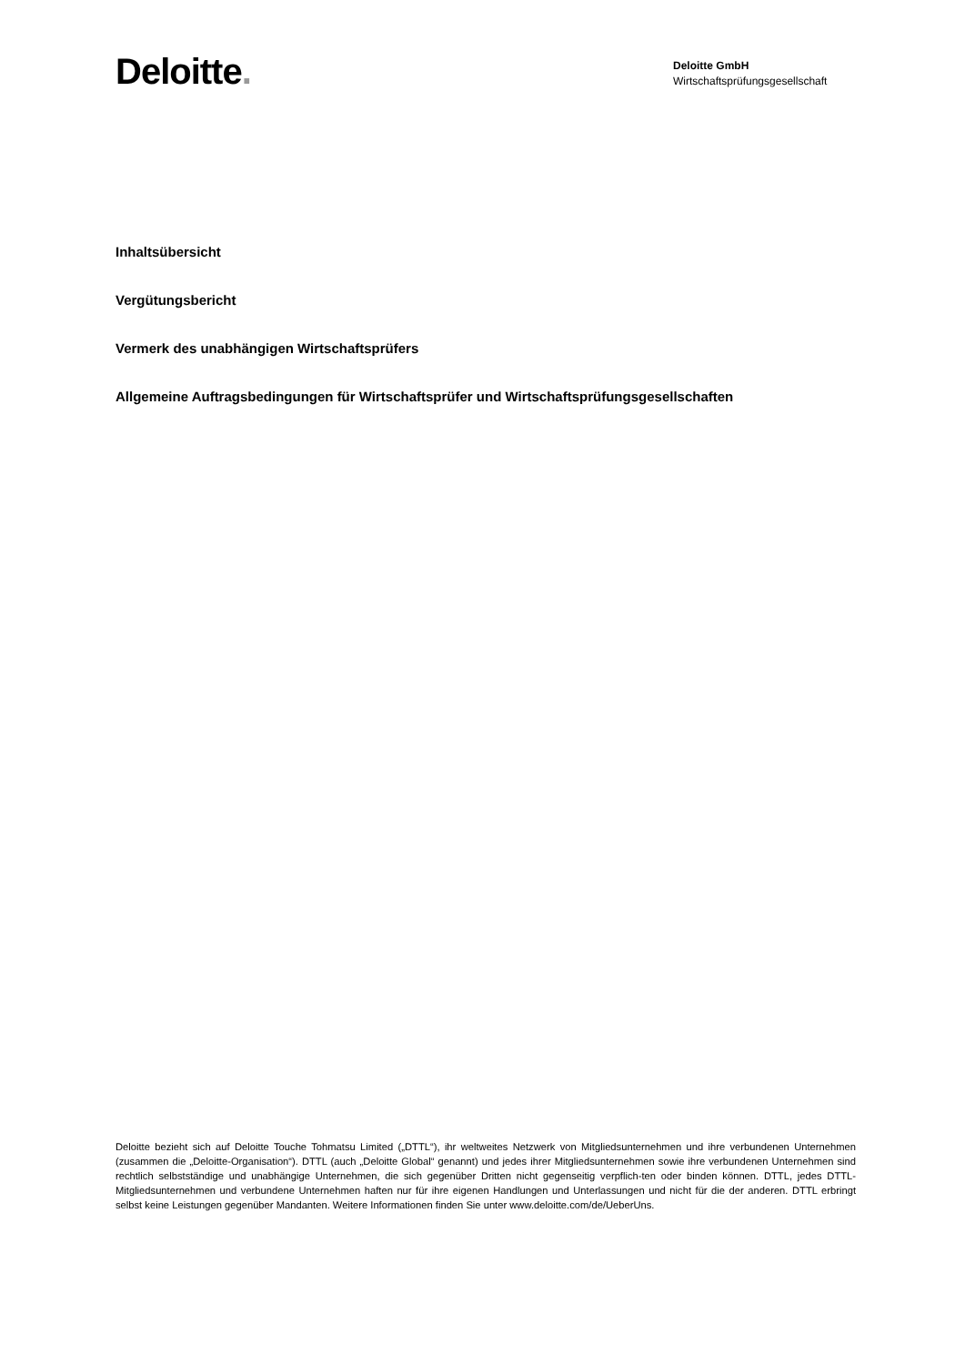Deloitte.
Deloitte GmbH
Wirtschaftsprüfungsgesellschaft
Inhaltsübersicht
Vergütungsbericht
Vermerk des unabhängigen Wirtschaftsprüfers
Allgemeine Auftragsbedingungen für Wirtschaftsprüfer und Wirtschaftsprüfungsgesellschaften
Deloitte bezieht sich auf Deloitte Touche Tohmatsu Limited („DTTL“), ihr weltweites Netzwerk von Mitgliedsunternehmen und ihre verbundenen Unternehmen (zusammen die „Deloitte-Organisation“). DTTL (auch „Deloitte Global“ genannt) und jedes ihrer Mitgliedsunternehmen sowie ihre verbundenen Unternehmen sind rechtlich selbstständige und unabhängige Unternehmen, die sich gegenüber Dritten nicht gegenseitig verpflich-ten oder binden können. DTTL, jedes DTTL-Mitgliedsunternehmen und verbundene Unternehmen haften nur für ihre eigenen Handlungen und Unterlassungen und nicht für die der anderen. DTTL erbringt selbst keine Leistungen gegenüber Mandanten. Weitere Informationen finden Sie unter www.deloitte.com/de/UeberUns.